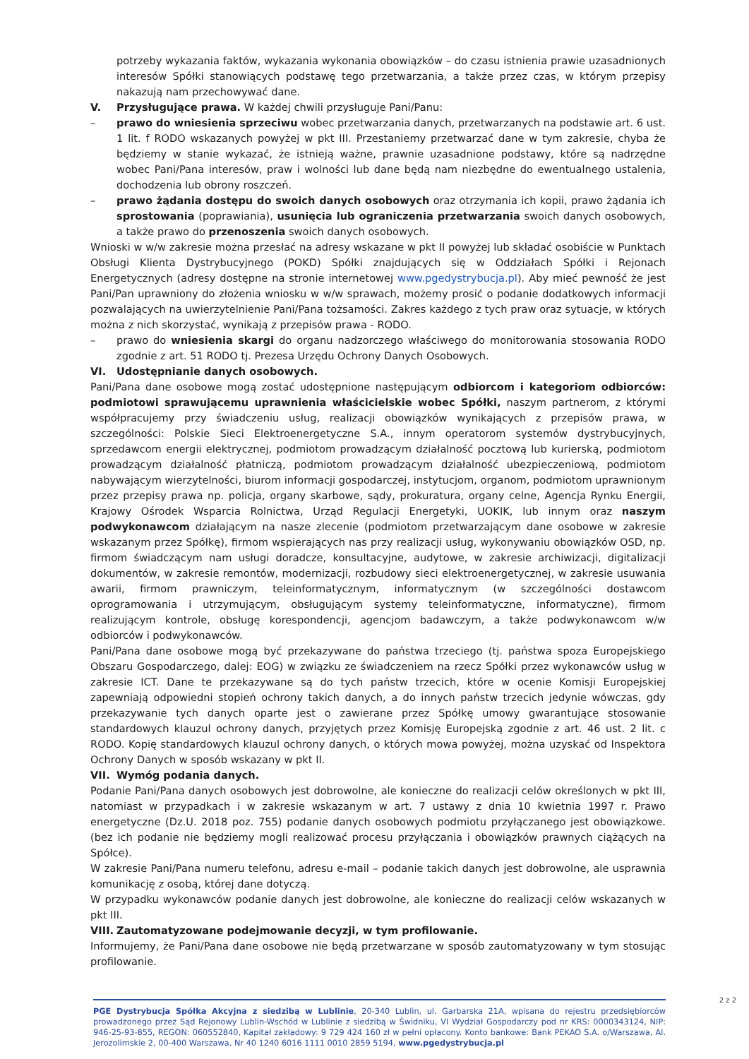potrzeby wykazania faktów, wykazania wykonania obowiązków – do czasu istnienia prawie uzasadnionych interesów Spółki stanowiących podstawę tego przetwarzania, a także przez czas, w którym przepisy nakazują nam przechowywać dane.
V. Przysługujące prawa. W każdej chwili przysługuje Pani/Panu:
– prawo do wniesienia sprzeciwu wobec przetwarzania danych, przetwarzanych na podstawie art. 6 ust. 1 lit. f RODO wskazanych powyżej w pkt III. Przestaniemy przetwarzać dane w tym zakresie, chyba że będziemy w stanie wykazać, że istnieją ważne, prawnie uzasadnione podstawy, które są nadrzędne wobec Pani/Pana interesów, praw i wolności lub dane będą nam niezbędne do ewentualnego ustalenia, dochodzenia lub obrony roszczeń.
– prawo żądania dostępu do swoich danych osobowych oraz otrzymania ich kopii, prawo żądania ich sprostowania (poprawiania), usunięcia lub ograniczenia przetwarzania swoich danych osobowych, a także prawo do przenoszenia swoich danych osobowych.
Wnioski w w/w zakresie można przesłać na adresy wskazane w pkt II powyżej lub składać osobiście w Punktach Obsługi Klienta Dystrybucyjnego (POKD) Spółki znajdujących się w Oddziałach Spółki i Rejonach Energetycznych (adresy dostępne na stronie internetowej www.pgedystrybucja.pl). Aby mieć pewność że jest Pani/Pan uprawniony do złożenia wniosku w w/w sprawach, możemy prosić o podanie dodatkowych informacji pozwalających na uwierzytelnienie Pani/Pana tożsamości. Zakres każdego z tych praw oraz sytuacje, w których można z nich skorzystać, wynikają z przepisów prawa - RODO.
– prawo do wniesienia skargi do organu nadzorczego właściwego do monitorowania stosowania RODO zgodnie z art. 51 RODO tj. Prezesa Urzędu Ochrony Danych Osobowych.
VI. Udostępnianie danych osobowych.
Pani/Pana dane osobowe mogą zostać udostępnione następującym odbiorcom i kategoriom odbiorców: podmiotowi sprawującemu uprawnienia właścicielskie wobec Spółki, naszym partnerom, z którymi współpracujemy przy świadczeniu usług, realizacji obowiązków wynikających z przepisów prawa, w szczególności: Polskie Sieci Elektroenergetyczne S.A., innym operatorom systemów dystrybucyjnych, sprzedawcom energii elektrycznej, podmiotom prowadzącym działalność pocztową lub kurierską, podmiotom prowadzącym działalność płatniczą, podmiotom prowadzącym działalność ubezpieczeniową, podmiotom nabywającym wierzytelności, biurom informacji gospodarczej, instytucjom, organom, podmiotom uprawnionym przez przepisy prawa np. policja, organy skarbowe, sądy, prokuratura, organy celne, Agencja Rynku Energii, Krajowy Ośrodek Wsparcia Rolnictwa, Urząd Regulacji Energetyki, UOKIK, lub innym oraz naszym podwykonawcom działającym na nasze zlecenie (podmiotom przetwarzającym dane osobowe w zakresie wskazanym przez Spółkę), firmom wspierających nas przy realizacji usług, wykonywaniu obowiązków OSD, np. firmom świadczącym nam usługi doradcze, konsultacyjne, audytowe, w zakresie archiwizacji, digitalizacji dokumentów, w zakresie remontów, modernizacji, rozbudowy sieci elektroenergetycznej, w zakresie usuwania awarii, firmom prawniczym, teleinformatycznym, informatycznym (w szczególności dostawcom oprogramowania i utrzymującym, obsługującym systemy teleinformatyczne, informatyczne), firmom realizującym kontrole, obsługę korespondencji, agencjom badawczym, a także podwykonawcom w/w odbiorców i podwykonawców.
Pani/Pana dane osobowe mogą być przekazywane do państwa trzeciego (tj. państwa spoza Europejskiego Obszaru Gospodarczego, dalej: EOG) w związku ze świadczeniem na rzecz Spółki przez wykonawców usług w zakresie ICT. Dane te przekazywane są do tych państw trzecich, które w ocenie Komisji Europejskiej zapewniają odpowiedni stopień ochrony takich danych, a do innych państw trzecich jedynie wówczas, gdy przekazywanie tych danych oparte jest o zawierane przez Spółkę umowy gwarantujące stosowanie standardowych klauzul ochrony danych, przyjętych przez Komisję Europejską zgodnie z art. 46 ust. 2 lit. c RODO. Kopię standardowych klauzul ochrony danych, o których mowa powyżej, można uzyskać od Inspektora Ochrony Danych w sposób wskazany w pkt II.
VII. Wymóg podania danych.
Podanie Pani/Pana danych osobowych jest dobrowolne, ale konieczne do realizacji celów określonych w pkt III, natomiast w przypadkach i w zakresie wskazanym w art. 7 ustawy z dnia 10 kwietnia 1997 r. Prawo energetyczne (Dz.U. 2018 poz. 755) podanie danych osobowych podmiotu przyłączanego jest obowiązkowe. (bez ich podanie nie będziemy mogli realizować procesu przyłączania i obowiązków prawnych ciążących na Spółce).
W zakresie Pani/Pana numeru telefonu, adresu e-mail – podanie takich danych jest dobrowolne, ale usprawnia komunikację z osobą, której dane dotyczą.
W przypadku wykonawców podanie danych jest dobrowolne, ale konieczne do realizacji celów wskazanych w pkt III.
VIII. Zautomatyzowane podejmowanie decyzji, w tym profilowanie.
Informujemy, że Pani/Pana dane osobowe nie będą przetwarzane w sposób zautomatyzowany w tym stosując profilowanie.
2 z 2
PGE Dystrybucja Spółka Akcyjna z siedzibą w Lublinie, 20-340 Lublin, ul. Garbarska 21A, wpisana do rejestru przedsiębiorców prowadzonego przez Sąd Rejonowy Lublin-Wschód w Lublinie z siedzibą w Świdniku, VI Wydział Gospodarczy pod nr KRS: 0000343124, NIP: 946-25-93-855, REGON: 060552840, Kapitał zakładowy: 9 729 424 160 zł w pełni opłacony. Konto bankowe: Bank PEKAO S.A. o/Warszawa, Al. Jerozolimskie 2, 00-400 Warszawa, Nr 40 1240 6016 1111 0010 2859 5194, www.pgedystrybucja.pl